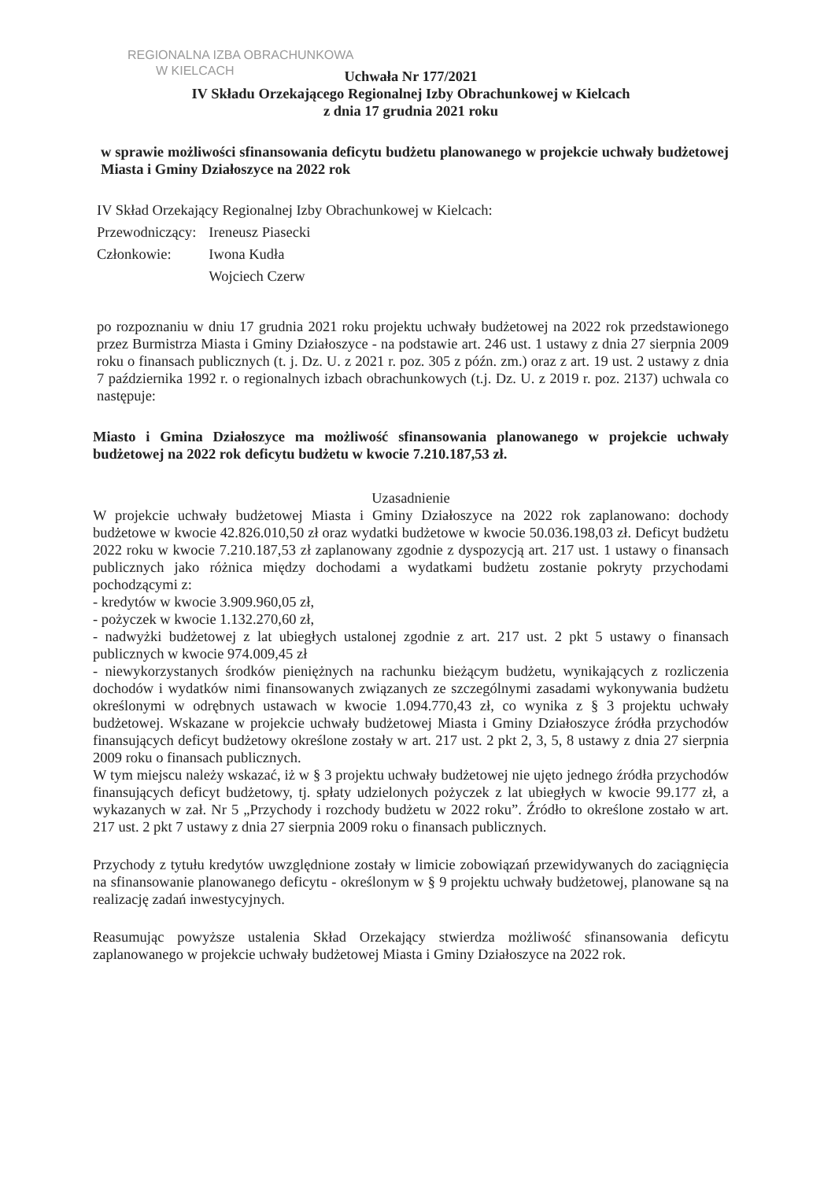REGIONALNA IZBA OBRACHUNKOWA
W KIELCACH
Uchwała Nr 177/2021
IV Składu Orzekającego Regionalnej Izby Obrachunkowej w Kielcach
z dnia 17 grudnia 2021 roku
w sprawie możliwości sfinansowania deficytu budżetu planowanego w projekcie uchwały budżetowej Miasta i Gminy Działoszyce na 2022 rok
IV Skład Orzekający Regionalnej Izby Obrachunkowej w Kielcach:
| Przewodniczący: | Ireneusz Piasecki |
| Członkowie: | Iwona Kudła Wojciech Czerw |
po rozpoznaniu w dniu 17 grudnia 2021 roku projektu uchwały budżetowej na 2022 rok przedstawionego przez Burmistrza Miasta i Gminy Działoszyce - na podstawie art. 246 ust. 1 ustawy z dnia 27 sierpnia 2009 roku o finansach publicznych (t. j. Dz. U. z 2021 r. poz. 305 z późn. zm.) oraz z art. 19 ust. 2 ustawy z dnia 7 października 1992 r. o regionalnych izbach obrachunkowych (t.j. Dz. U. z 2019 r. poz. 2137) uchwala co następuje:
Miasto i Gmina Działoszyce ma możliwość sfinansowania planowanego w projekcie uchwały budżetowej na 2022 rok deficytu budżetu w kwocie 7.210.187,53 zł.
Uzasadnienie
W projekcie uchwały budżetowej Miasta i Gminy Działoszyce na 2022 rok zaplanowano: dochody budżetowe w kwocie 42.826.010,50 zł oraz wydatki budżetowe w kwocie 50.036.198,03 zł. Deficyt budżetu 2022 roku w kwocie 7.210.187,53 zł zaplanowany zgodnie z dyspozycją art. 217 ust. 1 ustawy o finansach publicznych jako różnica między dochodami a wydatkami budżetu zostanie pokryty przychodami pochodzącymi z:
- kredytów w kwocie 3.909.960,05 zł,
- pożyczek w kwocie 1.132.270,60 zł,
- nadwyżki budżetowej z lat ubiegłych ustalonej zgodnie z art. 217 ust. 2 pkt 5 ustawy o finansach publicznych w kwocie 974.009,45 zł
- niewykorzystanych środków pieniężnych na rachunku bieżącym budżetu, wynikających z rozliczenia dochodów i wydatków nimi finansowanych związanych ze szczególnymi zasadami wykonywania budżetu określonymi w odrębnych ustawach w kwocie 1.094.770,43 zł, co wynika z § 3 projektu uchwały budżetowej. Wskazane w projekcie uchwały budżetowej Miasta i Gminy Działoszyce źródła przychodów finansujących deficyt budżetowy określone zostały w art. 217 ust. 2 pkt 2, 3, 5, 8 ustawy z dnia 27 sierpnia 2009 roku o finansach publicznych.
W tym miejscu należy wskazać, iż w § 3 projektu uchwały budżetowej nie ujęto jednego źródła przychodów finansujących deficyt budżetowy, tj. spłaty udzielonych pożyczek z lat ubiegłych w kwocie 99.177 zł, a wykazanych w zał. Nr 5 „Przychody i rozchody budżetu w 2022 roku”. Źródło to określone zostało w art. 217 ust. 2 pkt 7 ustawy z dnia 27 sierpnia 2009 roku o finansach publicznych.
Przychody z tytułu kredytów uwzględnione zostały w limicie zobowiązań przewidywanych do zaciągnięcia na sfinansowanie planowanego deficytu - określonym w § 9 projektu uchwały budżetowej, planowane są na realizację zadań inwestycyjnych.
Reasumując powyższe ustalenia Skład Orzekający stwierdza możliwość sfinansowania deficytu zaplanowanego w projekcie uchwały budżetowej Miasta i Gminy Działoszyce na 2022 rok.